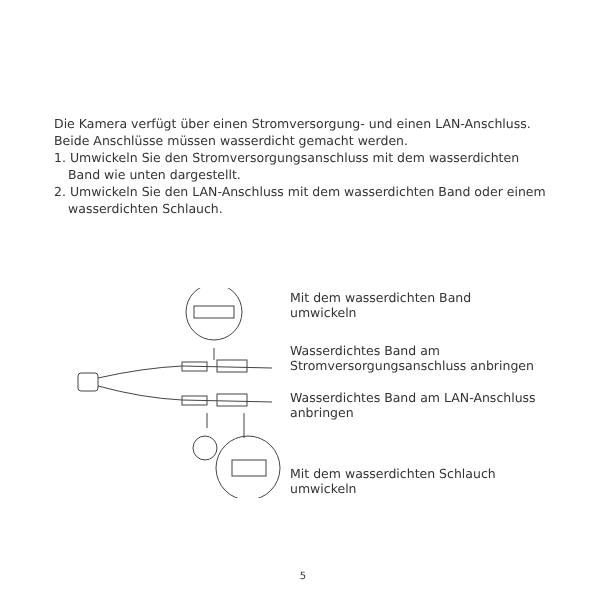Die Kamera verfügt über einen Stromversorgung- und einen LAN-Anschluss. Beide Anschlüsse müssen wasserdicht gemacht werden.
1. Umwickeln Sie den Stromversorgungsanschluss mit dem wasserdichten Band wie unten dargestellt.
2. Umwickeln Sie den LAN-Anschluss mit dem wasserdichten Band oder einem wasserdichten Schlauch.
Mit dem wasserdichten Band
umwickeln
Wasserdichtes Band am
Stromversorgungsanschluss anbringen
Wasserdichtes Band am LAN-Anschluss
anbringen
Mit dem wasserdichten Schlauch
umwickeln
5